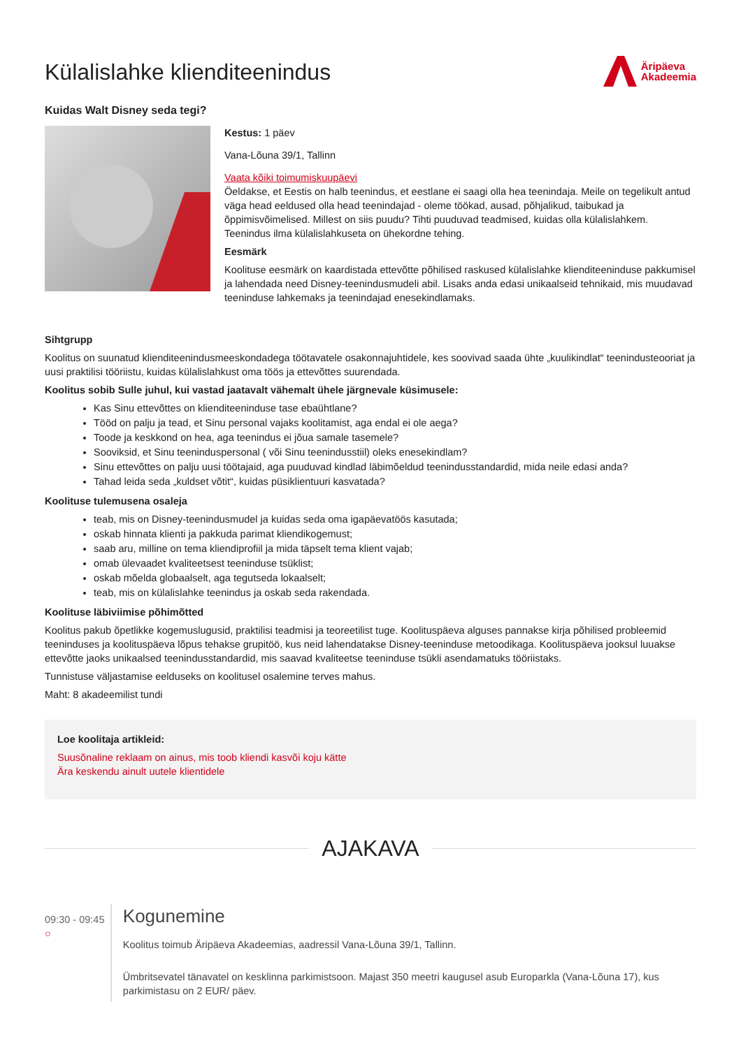Külalislahke klienditeenindus
Äripäeva
Akadeemia
Kuidas Walt Disney seda tegi?
Kestus: 1 päev
Vana-Lõuna 39/1, Tallinn
Vaata kõiki toimumiskuupäevi
Öeldakse, et Eestis on halb teenindus, et eestlane ei saagi olla hea teenindaja. Meile on tegelikult antud väga head eeldused olla head teenindajad - oleme töökad, ausad, põhjalikud, taibukad ja õppimisvõimelised. Millest on siis puudu? Tihti puuduvad teadmised, kuidas olla külalislahkem. Teenindus ilma külalislahkuseta on ühekordne tehing.
Eesmärk
Koolituse eesmärk on kaardistada ettevõtte põhilised raskused külalislahke klienditeeninduse pakkumisel ja lahendada need Disney-teenindusmudeli abil. Lisaks anda edasi unikaalseid tehnikaid, mis muudavad teeninduse lahkemaks ja teenindajad enesekindlamaks.
Sihtgrupp
Koolitus on suunatud klienditeenindusmeeskondadega töötavatele osakonnajuhtidele, kes soovivad saada ühte „kuulikindlat“ teenindusteooriat ja uusi praktilisi tööriistu, kuidas külalislahkust oma töös ja ettevõttes suurendada.
Koolitus sobib Sulle juhul, kui vastad jaatavalt vähemalt ühele järgnevale küsimusele:
Kas Sinu ettevõttes on klienditeeninduse tase ebaühtlane?
Tööd on palju ja tead, et Sinu personal vajaks koolitamist, aga endal ei ole aega?
Toode ja keskkond on hea, aga teenindus ei jõua samale tasemele?
Sooviksid, et Sinu teeninduspersonal ( või Sinu teenindusstiil) oleks enesekindlam?
Sinu ettevõttes on palju uusi töötajaid, aga puuduvad kindlad läbimõeldud teenindusstandardid, mida neile edasi anda?
Tahad leida seda „kuldset võtit“, kuidas püsiklientuuri kasvatada?
Koolituse tulemusena osaleja
teab, mis on Disney-teenindusmudel ja kuidas seda oma igapäevatöös kasutada;
oskab hinnata klienti ja pakkuda parimat kliendikogemust;
saab aru, milline on tema kliendiprofiil ja mida täpselt tema klient vajab;
omab ülevaadet kvaliteetsest teeninduse tsüklist;
oskab mõelda globaalselt, aga tegutseda lokaalselt;
teab, mis on külalislahke teenindus ja oskab seda rakendada.
Koolituse läbiviimise põhimõtted
Koolitus pakub õpetlikke kogemuslugusid, praktilisi teadmisi ja teoreetilist tuge. Koolituspäeva alguses pannakse kirja põhilised probleemid teeninduses ja koolituspäeva lõpus tehakse grupitöö, kus neid lahendatakse Disney-teeninduse metoodikaga. Koolituspäeva jooksul luuakse ettevõtte jaoks unikaalsed teenindusstandardid, mis saavad kvaliteetse teeninduse tsükli asendamatuks tööriistaks.
Tunnistuse väljastamise eelduseks on koolitusel osalemine terves mahus.
Maht: 8 akadeemilist tundi
Loe koolitaja artikleid:
Suusõnaline reklaam on ainus, mis toob kliendi kasvõi koju kätte
Ära keskendu ainult uutele klientidele
AJAKAVA
09:30 - 09:45 ○
Kogunemine
Koolitus toimub Äripäeva Akadeemias, aadressil Vana-Lõuna 39/1, Tallinn.
Ümbritsevatel tänavatel on kesklinna parkimistsoon. Majast 350 meetri kaugusel asub Europarkla (Vana-Lõuna 17), kus parkimistasu on 2 EUR/ päev.